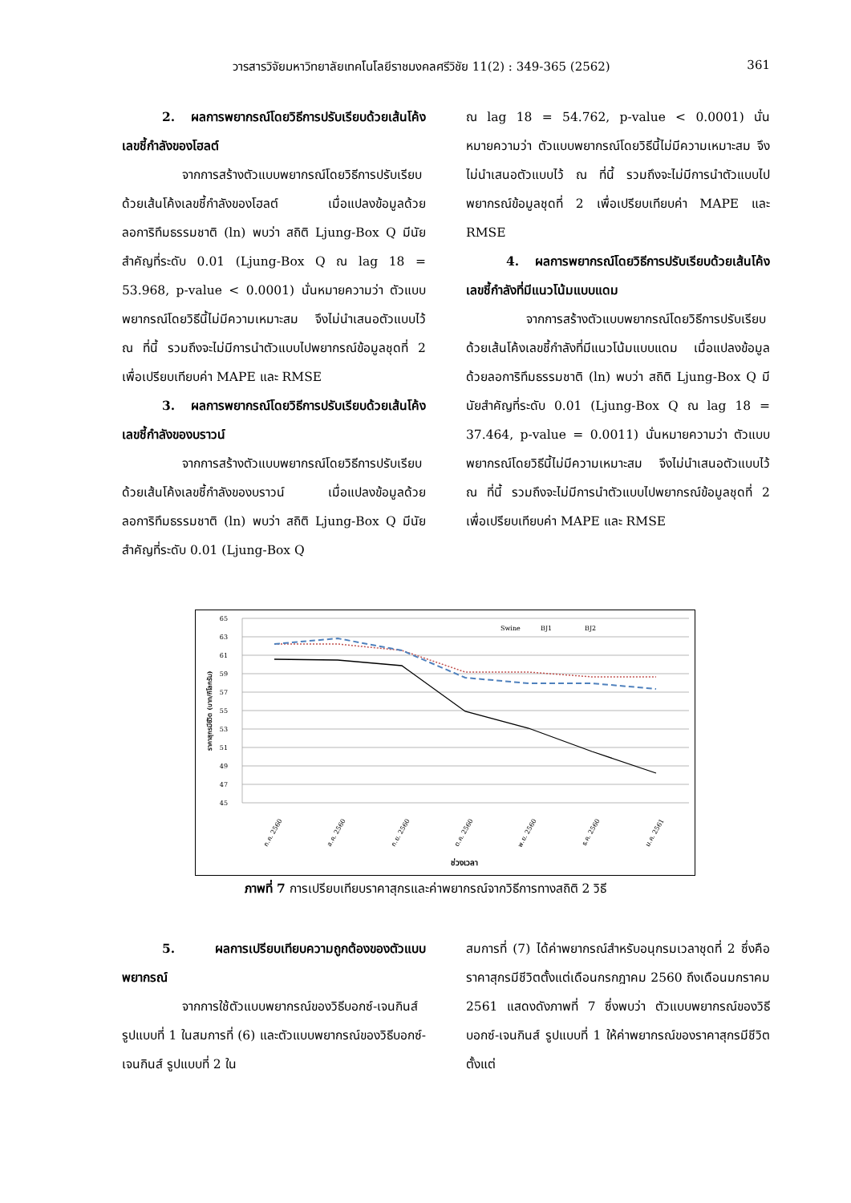วารสารวิจัยมหาวิทยาลัยเทคโนโลยีราชมงคลศรีวิชัย 11(2) : 349-365 (2562) 361
2. ผลการพยากรณ์โดยวิธีการปรับเรียบด้วยเส้นโค้งเลขชี้กำลังของโฮลต์
จากการสร้างตัวแบบพยากรณ์โดยวิธีการปรับเรียบด้วยเส้นโค้งเลขชี้กำลังของโฮลต์ เมื่อแปลงข้อมูลด้วยลอการิทึมธรรมชาติ (ln) พบว่า สถิติ Ljung-Box Q มีนัยสำคัญที่ระดับ 0.01 (Ljung-Box Q ณ lag 18 = 53.968, p-value < 0.0001) นั่นหมายความว่า ตัวแบบพยากรณ์โดยวิธีนี้ไม่มีความเหมาะสม จึงไม่นำเสนอตัวแบบไว้ ณ ที่นี้ รวมถึงจะไม่มีการนำตัวแบบไปพยากรณ์ข้อมูลชุดที่ 2 เพื่อเปรียบเทียบค่า MAPE และ RMSE
3. ผลการพยากรณ์โดยวิธีการปรับเรียบด้วยเส้นโค้งเลขชี้กำลังของบราวน์
จากการสร้างตัวแบบพยากรณ์โดยวิธีการปรับเรียบด้วยเส้นโค้งเลขชี้กำลังของบราวน์ เมื่อแปลงข้อมูลด้วยลอการิทึมธรรมชาติ (ln) พบว่า สถิติ Ljung-Box Q มีนัยสำคัญที่ระดับ 0.01 (Ljung-Box Q
ณ lag 18 = 54.762, p-value < 0.0001) นั่นหมายความว่า ตัวแบบพยากรณ์โดยวิธีนี้ไม่มีความเหมาะสม จึงไม่นำเสนอตัวแบบไว้ ณ ที่นี้ รวมถึงจะไม่มีการนำตัวแบบไปพยากรณ์ข้อมูลชุดที่ 2 เพื่อเปรียบเทียบค่า MAPE และ RMSE
4. ผลการพยากรณ์โดยวิธีการปรับเรียบด้วยเส้นโค้งเลขชี้กำลังที่มีแนวโน้มแบบแดม
จากการสร้างตัวแบบพยากรณ์โดยวิธีการปรับเรียบด้วยเส้นโค้งเลขชี้กำลังที่มีแนวโน้มแบบแดม เมื่อแปลงข้อมูลด้วยลอการิทึมธรรมชาติ (ln) พบว่า สถิติ Ljung-Box Q มีนัยสำคัญที่ระดับ 0.01 (Ljung-Box Q ณ lag 18 = 37.464, p-value = 0.0011) นั่นหมายความว่า ตัวแบบพยากรณ์โดยวิธีนี้ไม่มีความเหมาะสม จึงไม่นำเสนอตัวแบบไว้ ณ ที่นี้ รวมถึงจะไม่มีการนำตัวแบบไปพยากรณ์ข้อมูลชุดที่ 2 เพื่อเปรียบเทียบค่า MAPE และ RMSE
65
63
61
59
57
55
53
51
49
47
45
ราคาสุกรมีชีวิต (บาท/กิโลกรัม)
Swine
BJ1
BJ2
ก.ค. 2560
ส.ค. 2560
ก.ย. 2560
ต.ค. 2560
พ.ย. 2560
ธ.ค. 2560
ม.ค. 2561
ช่วงเวลา
ภาพที่ 7 การเปรียบเทียบราคาสุกรและค่าพยากรณ์จากวิธีการทางสถิติ 2 วิธี
5. ผลการเปรียบเทียบความถูกต้องของตัวแบบพยากรณ์
จากการใช้ตัวแบบพยากรณ์ของวิธีบอกซ์-เจนกินส์ รูปแบบที่ 1 ในสมการที่ (6) และตัวแบบพยากรณ์ของวิธีบอกซ์-เจนกินส์ รูปแบบที่ 2 ใน
สมการที่ (7) ได้ค่าพยากรณ์สำหรับอนุกรมเวลาชุดที่ 2 ซึ่งคือ ราคาสุกรมีชีวิตตั้งแต่เดือนกรกฎาคม 2560 ถึงเดือนมกราคม 2561 แสดงดังภาพที่ 7 ซึ่งพบว่า ตัวแบบพยากรณ์ของวิธีบอกซ์-เจนกินส์ รูปแบบที่ 1 ให้ค่าพยากรณ์ของราคาสุกรมีชีวิตตั้งแต่